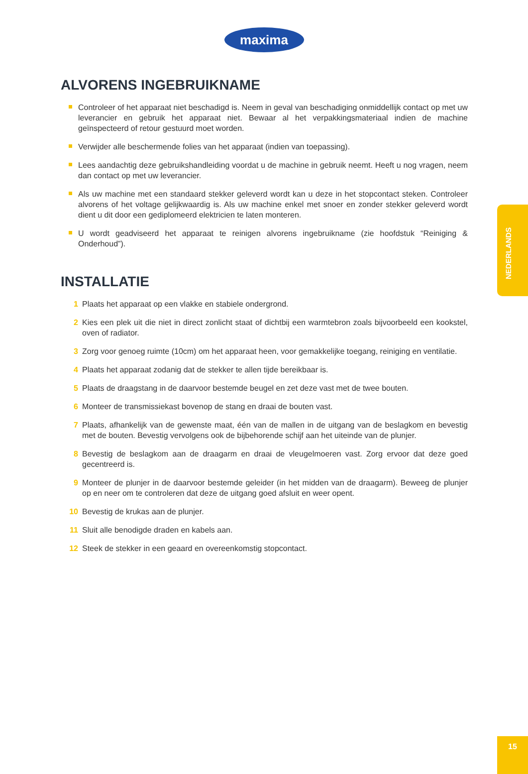maxima
ALVORENS INGEBRUIKNAME
Controleer of het apparaat niet beschadigd is. Neem in geval van beschadiging onmiddellijk contact op met uw leverancier en gebruik het apparaat niet. Bewaar al het verpakkingsmateriaal indien de machine geïnspecteerd of retour gestuurd moet worden.
Verwijder alle beschermende folies van het apparaat (indien van toepassing).
Lees aandachtig deze gebruikshandleiding voordat u de machine in gebruik neemt. Heeft u nog vragen, neem dan contact op met uw leverancier.
Als uw machine met een standaard stekker geleverd wordt kan u deze in het stopcontact steken. Controleer alvorens of het voltage gelijkwaardig is. Als uw machine enkel met snoer en zonder stekker geleverd wordt dient u dit door een gediplomeerd elektricien te laten monteren.
U wordt geadviseerd het apparaat te reinigen alvorens ingebruikname (zie hoofdstuk “Reiniging & Onderhoud”).
INSTALLATIE
1 Plaats het apparaat op een vlakke en stabiele ondergrond.
2 Kies een plek uit die niet in direct zonlicht staat of dichtbij een warmtebron zoals bijvoorbeeld een kookstel, oven of radiator.
3 Zorg voor genoeg ruimte (10cm) om het apparaat heen, voor gemakkelijke toegang, reiniging en ventilatie.
4 Plaats het apparaat zodanig dat de stekker te allen tijde bereikbaar is.
5 Plaats de draagstang in de daarvoor bestemde beugel en zet deze vast met de twee bouten.
6 Monteer de transmissiekast bovenop de stang en draai de bouten vast.
7 Plaats, afhankelijk van de gewenste maat, één van de mallen in de uitgang van de beslagkom en bevestig met de bouten. Bevestig vervolgens ook de bijbehorende schijf aan het uiteinde van de plunjer.
8 Bevestig de beslagkom aan de draagarm en draai de vleugelmoeren vast. Zorg ervoor dat deze goed gecentreerd is.
9 Monteer de plunjer in de daarvoor bestemde geleider (in het midden van de draagarm). Beweeg de plunjer op en neer om te controleren dat deze de uitgang goed afsluit en weer opent.
10 Bevestig de krukas aan de plunjer.
11 Sluit alle benodigde draden en kabels aan.
12 Steek de stekker in een geaard en overeenkomstig stopcontact.
NEDERLANDS
15